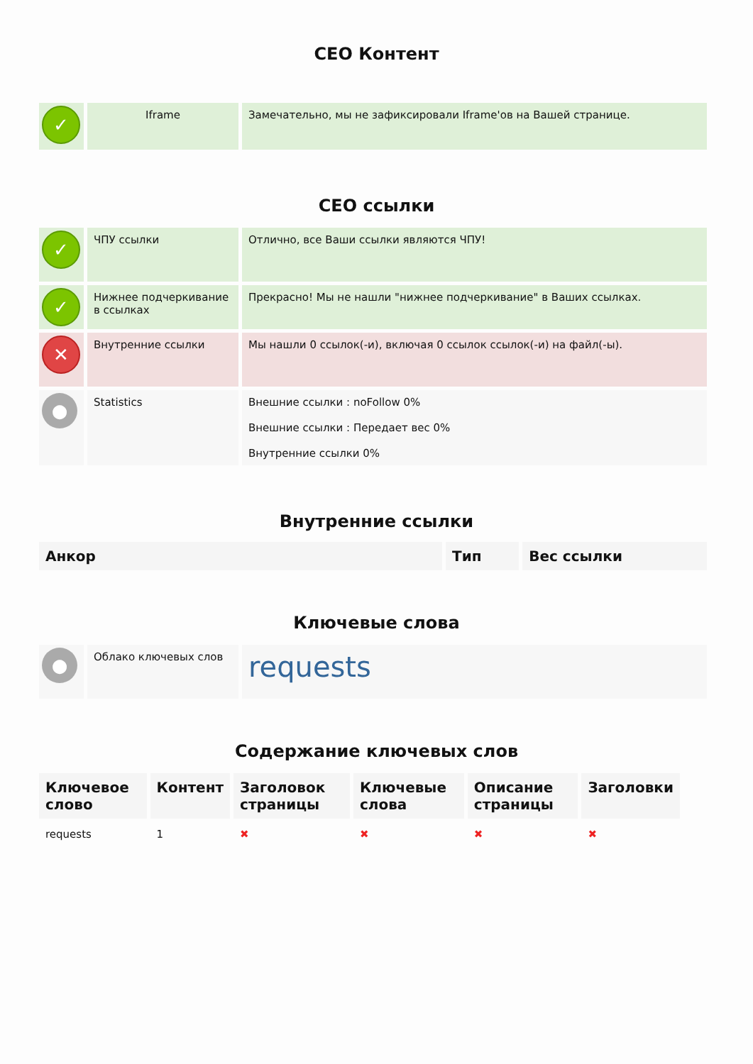СЕО Контент
| ✓ | Iframe | Замечательно, мы не зафиксировали Iframe'ов на Вашей странице. |
СЕО ссылки
| ✓ | ЧПУ ссылки | Отлично, все Ваши ссылки являются ЧПУ! |
| ✓ | Нижнее подчеркивание в ссылках | Прекрасно! Мы не нашли "нижнее подчеркивание" в Ваших ссылках. |
| ✕ | Внутренние ссылки | Мы нашли 0 ссылок(-и), включая 0 ссылок ссылок(-и) на файл(-ы). |
| ● | Statistics | Внешние ссылки : noFollow 0% Внешние ссылки : Передает вес 0% Внутренние ссылки 0% |
Внутренние ссылки
| Анкор | Тип | Вес ссылки |
| --- | --- | --- |
Ключевые слова
| ● | Облако ключевых слов | requests |
Содержание ключевых слов
| Ключевое слово | Контент | Заголовок страницы | Ключевые слова | Описание страницы | Заголовки |
| --- | --- | --- | --- | --- | --- |
| requests | 1 | ✖ | ✖ | ✖ | ✖ |